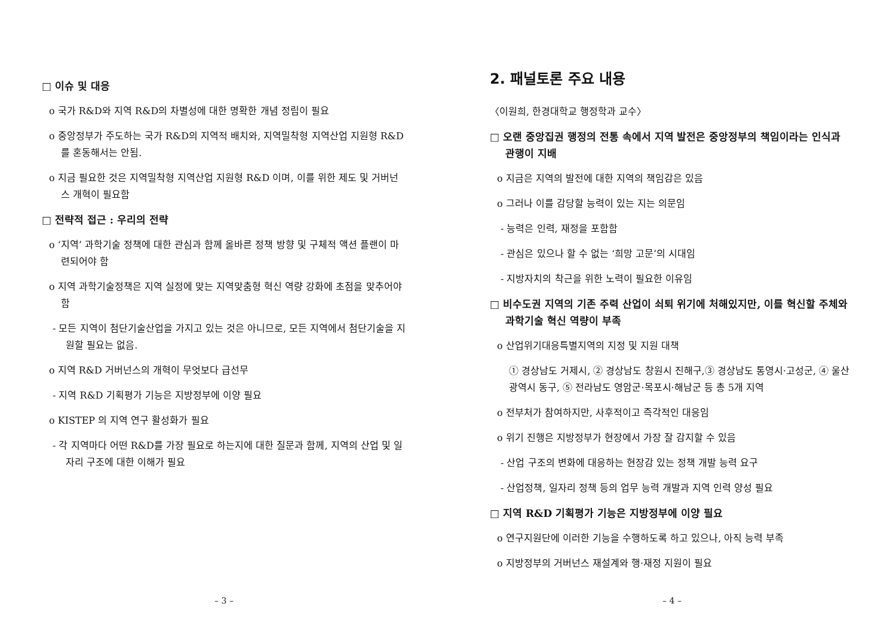□ 이슈 및 대응
o 국가 R&D와 지역 R&D의 차별성에 대한 명확한 개념 정립이 필요
o 중앙정부가 주도하는 국가 R&D의 지역적 배치와, 지역밀착형 지역산업 지원형 R&D를 혼동해서는 안됨.
o 지금 필요한 것은 지역밀착형 지역산업 지원형 R&D 이며, 이를 위한 제도 및 거버넌스 개혁이 필요함
□ 전략적 접근 : 우리의 전략
o ‘지역’ 과학기술 정책에 대한 관심과 함께 올바른 정책 방향 및 구체적 액션 플랜이 마련되어야 함
o 지역 과학기술정책은 지역 실정에 맞는 지역맞춤형 혁신 역량 강화에 초점을 맞추어야 함
- 모든 지역이 첨단기술산업을 가지고 있는 것은 아니므로, 모든 지역에서 첨단기술을 지원할 필요는 없음.
o 지역 R&D 거버넌스의 개혁이 무엇보다 급선무
- 지역 R&D 기획평가 기능은 지방정부에 이양 필요
o KISTEP 의 지역 연구 활성화가 필요
- 각 지역마다 어떤 R&D를 가장 필요로 하는지에 대한 질문과 함께, 지역의 산업 및 일자리 구조에 대한 이해가 필요
– 3 –
2. 패널토론 주요 내용
〈이원희, 한경대학교 행정학과 교수〉
□ 오랜 중앙집권 행정의 전통 속에서 지역 발전은 중앙정부의 책임이라는 인식과 관행이 지배
o 지금은 지역의 발전에 대한 지역의 책임감은 있음
o 그러나 이를 감당할 능력이 있는 지는 의문임
- 능력은 인력, 재정을 포함함
- 관심은 있으나 할 수 없는 ‘희망 고문’의 시대임
- 지방자치의 착근을 위한 노력이 필요한 이유임
□ 비수도권 지역의 기존 주력 산업이 쇠퇴 위기에 처해있지만, 이를 혁신할 주체와 과학기술 혁신 역량이 부족
o 산업위기대응특별지역의 지정 및 지원 대책
① 경상남도 거제시, ② 경상남도 창원시 진해구,③ 경상남도 통영시·고성군, ④ 울산광역시 동구, ⑤ 전라남도 영암군·목포시·해남군 등 총 5개 지역
o 전부처가 참여하지만, 사후적이고 즉각적인 대응임
o 위기 진행은 지방정부가 현장에서 가장 잘 감지할 수 있음
- 산업 구조의 변화에 대응하는 현장감 있는 정책 개발 능력 요구
- 산업정책, 일자리 정책 등의 업무 능력 개발과 지역 인력 양성 필요
□ 지역 R&D 기획평가 기능은 지방정부에 이양 필요
o 연구지원단에 이러한 기능을 수행하도록 하고 있으나, 아직 능력 부족
o 지방정부의 거버넌스 재설계와 행·재정 지원이 필요
– 4 –